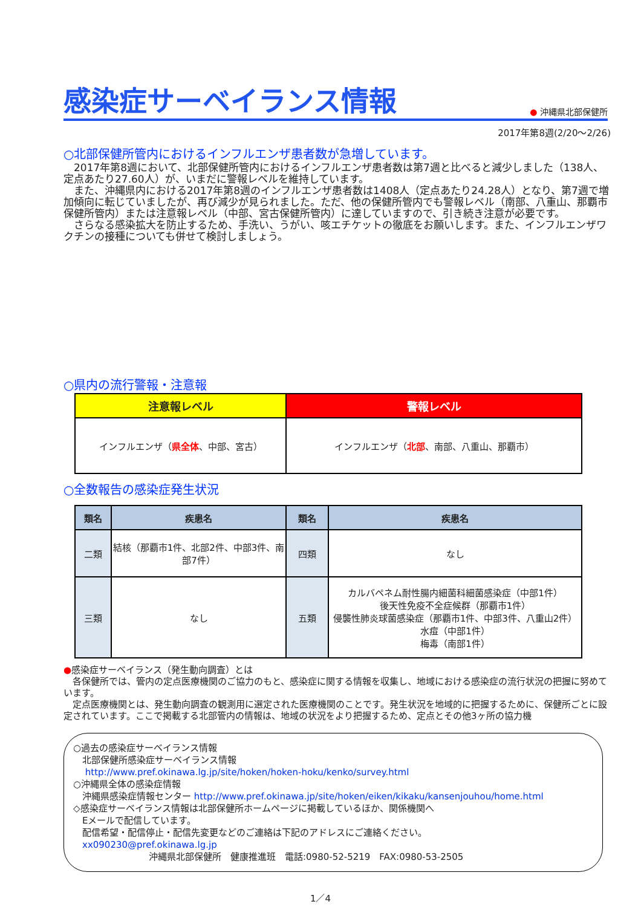感染症サーベイランス情報
● 沖縄県北部保健所
2017年第8週(2/20～2/26)
○北部保健所管内におけるインフルエンザ患者数が急増しています。
　2017年第8週において、北部保健所管内におけるインフルエンザ患者数は第7週と比べると減少しました（138人、定点あたり27.60人）が、いまだに警報レベルを維持しています。
　また、沖縄県内における2017年第8週のインフルエンザ患者数は1408人（定点あたり24.28人）となり、第7週で増加傾向に転じていましたが、再び減少が見られました。ただ、他の保健所管内でも警報レベル（南部、八重山、那覇市保健所管内）または注意報レベル（中部、宮古保健所管内）に達していますので、引き続き注意が必要です。
　さらなる感染拡大を防止するため、手洗い、うがい、咳エチケットの徹底をお願いします。また、インフルエンザワクチンの接種についても併せて検討しましょう。
○県内の流行警報・注意報
| 注意報レベル | 警報レベル |
| --- | --- |
| インフルエンザ（ 県全体 、中部、宮古） | インフルエンザ（ 北部 、南部、八重山、那覇市） |
○全数報告の感染症発生状況
| 類名 | 疾患名 | 類名 | 疾患名 |
| --- | --- | --- | --- |
| 二類 | 結核（那覇市1件、北部2件、中部3件、南部7件） | 四類 | なし |
| 三類 | なし | 五類 | カルバペネム耐性腸内細菌科細菌感染症（中部1件） 後天性免疫不全症候群（那覇市1件） 侵襲性肺炎球菌感染症（那覇市1件、中部3件、八重山2件） 水痘（中部1件） 梅毒（南部1件） |
●感染症サーベイランス（発生動向調査）とは
　各保健所では、管内の定点医療機関のご協力のもと、感染症に関する情報を収集し、地域における感染症の流行状況の把握に努めています。
　定点医療機関とは、発生動向調査の観測用に選定された医療機関のことです。発生状況を地域的に把握するために、保健所ごとに設定されています。ここで掲載する北部管内の情報は、地域の状況をより把握するため、定点とその他3ヶ所の協力機
○過去の感染症サーベイランス情報
　北部保健所感染症サーベイランス情報
　 http://www.pref.okinawa.lg.jp/site/hoken/hoken-hoku/kenko/survey.html
○沖縄県全体の感染症情報
　沖縄県感染症情報センター http://www.pref.okinawa.jp/site/hoken/eiken/kikaku/kansenjouhou/home.html
◇感染症サーベイランス情報は北部保健所ホームページに掲載しているほか、関係機関へ
　Eメールで配信しています。
　配信希望・配信停止・配信先変更などのご連絡は下記のアドレスにご連絡ください。
　xx090230@pref.okinawa.lg.jp
沖縄県北部保健所　健康推進班　電話:0980-52-5219　FAX:0980-53-2505
1／4